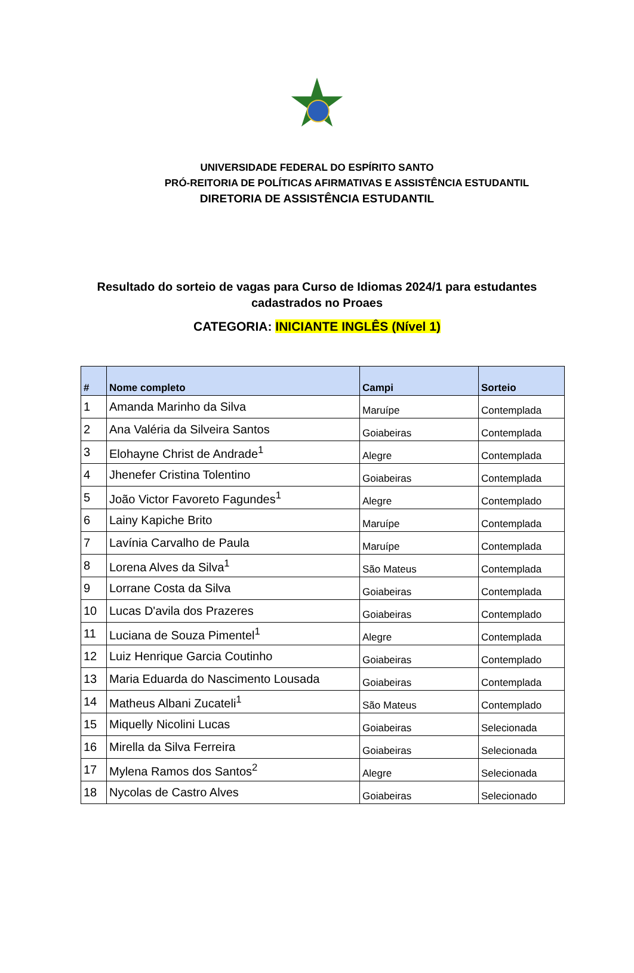UNIVERSIDADE FEDERAL DO ESPÍRITO SANTO
PRÓ-REITORIA DE POLÍTICAS AFIRMATIVAS E ASSISTÊNCIA ESTUDANTIL
DIRETORIA DE ASSISTÊNCIA ESTUDANTIL
Resultado do sorteio de vagas para Curso de Idiomas 2024/1 para estudantes cadastrados no Proaes
CATEGORIA: INICIANTE INGLÊS (Nível 1)
| # | Nome completo | Campi | Sorteio |
| --- | --- | --- | --- |
| 1 | Amanda Marinho da Silva | Maruípe | Contemplada |
| 2 | Ana Valéria da Silveira Santos | Goiabeiras | Contemplada |
| 3 | Elohayne Christ de Andrade<sup>1</sup> | Alegre | Contemplada |
| 4 | Jhenefer Cristina Tolentino | Goiabeiras | Contemplada |
| 5 | João Victor Favoreto Fagundes<sup>1</sup> | Alegre | Contemplado |
| 6 | Lainy Kapiche Brito | Maruípe | Contemplada |
| 7 | Lavínia Carvalho de Paula | Maruípe | Contemplada |
| 8 | Lorena Alves da Silva<sup>1</sup> | São Mateus | Contemplada |
| 9 | Lorrane Costa da Silva | Goiabeiras | Contemplada |
| 10 | Lucas D'avila dos Prazeres | Goiabeiras | Contemplado |
| 11 | Luciana de Souza Pimentel<sup>1</sup> | Alegre | Contemplada |
| 12 | Luiz Henrique Garcia Coutinho | Goiabeiras | Contemplado |
| 13 | Maria Eduarda do Nascimento Lousada | Goiabeiras | Contemplada |
| 14 | Matheus Albani Zucateli<sup>1</sup> | São Mateus | Contemplado |
| 15 | Miquelly Nicolini Lucas | Goiabeiras | Selecionada |
| 16 | Mirella da Silva Ferreira | Goiabeiras | Selecionada |
| 17 | Mylena Ramos dos Santos<sup>2</sup> | Alegre | Selecionada |
| 18 | Nycolas de Castro Alves | Goiabeiras | Selecionado |